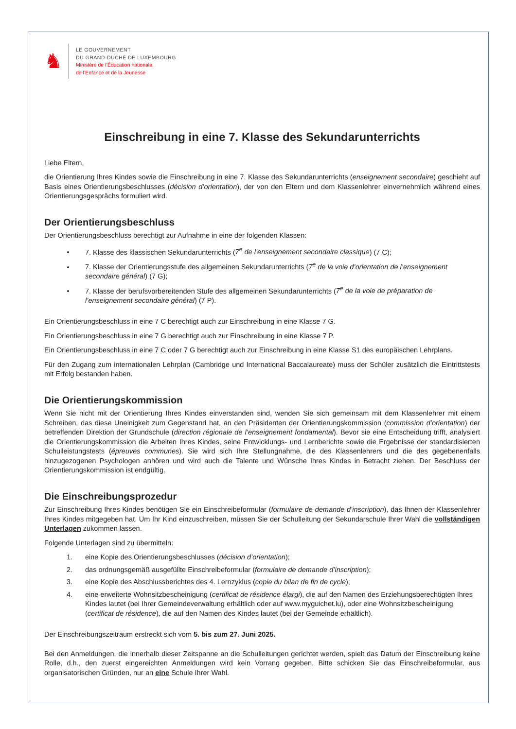♞
LE GOUVERNEMENT
DU GRAND-DUCHÉ DE LUXEMBOURG
Ministère de l’Éducation nationale,
de l’Enfance et de la Jeunesse
Einschreibung in eine 7. Klasse des Sekundarunterrichts
Liebe Eltern,
die Orientierung Ihres Kindes sowie die Einschreibung in eine 7. Klasse des Sekundarunterrichts (enseignement secondaire) geschieht auf Basis eines Orientierungsbeschlusses (décision d’orientation), der von den Eltern und dem Klassenlehrer einvernehmlich während eines Orientierungsgesprächs formuliert wird.
Der Orientierungsbeschluss
Der Orientierungsbeschluss berechtigt zur Aufnahme in eine der folgenden Klassen:
7. Klasse des klassischen Sekundarunterrichts (7<sup>e</sup> de l’enseignement secondaire classique) (7 C);
7. Klasse der Orientierungsstufe des allgemeinen Sekundarunterrichts (7<sup>e</sup> de la voie d’orientation de l’enseignement secondaire général) (7 G);
7. Klasse der berufsvorbereitenden Stufe des allgemeinen Sekundarunterrichts (7<sup>e</sup> de la voie de préparation de l’enseignement secondaire général) (7 P).
Ein Orientierungsbeschluss in eine 7 C berechtigt auch zur Einschreibung in eine Klasse 7 G.
Ein Orientierungsbeschluss in eine 7 G berechtigt auch zur Einschreibung in eine Klasse 7 P.
Ein Orientierungsbeschluss in eine 7 C oder 7 G berechtigt auch zur Einschreibung in eine Klasse S1 des europäischen Lehrplans.
Für den Zugang zum internationalen Lehrplan (Cambridge und International Baccalaureate) muss der Schüler zusätzlich die Eintrittstests mit Erfolg bestanden haben.
Die Orientierungskommission
Wenn Sie nicht mit der Orientierung Ihres Kindes einverstanden sind, wenden Sie sich gemeinsam mit dem Klassenlehrer mit einem Schreiben, das diese Uneinigkeit zum Gegenstand hat, an den Präsidenten der Orientierungskommission (commission d’orientation) der betreffenden Direktion der Grundschule (direction régionale de l’enseignement fondamental). Bevor sie eine Entscheidung trifft, analysiert die Orientierungskommission die Arbeiten Ihres Kindes, seine Entwicklungs- und Lernberichte sowie die Ergebnisse der standardisierten Schulleistungstests (épreuves communes). Sie wird sich Ihre Stellungnahme, die des Klassenlehrers und die des gegebenenfalls hinzugezogenen Psychologen anhören und wird auch die Talente und Wünsche Ihres Kindes in Betracht ziehen. Der Beschluss der Orientierungskommission ist endgültig.
Die Einschreibungsprozedur
Zur Einschreibung Ihres Kindes benötigen Sie ein Einschreibeformular (formulaire de demande d’inscription), das Ihnen der Klassenlehrer Ihres Kindes mitgegeben hat. Um Ihr Kind einzuschreiben, müssen Sie der Schulleitung der Sekundarschule Ihrer Wahl die vollständigen Unterlagen zukommen lassen.
Folgende Unterlagen sind zu übermitteln:
1. eine Kopie des Orientierungsbeschlusses (décision d’orientation);
2. das ordnungsgemäß ausgefüllte Einschreibeformular (formulaire de demande d’inscription);
3. eine Kopie des Abschlussberichtes des 4. Lernzyklus (copie du bilan de fin de cycle);
4. eine erweiterte Wohnsitzbescheinigung (certificat de résidence élargi), die auf den Namen des Erziehungsberechtigten Ihres Kindes lautet (bei Ihrer Gemeindeverwaltung erhältlich oder auf www.myguichet.lu), oder eine Wohnsitzbescheinigung (certificat de résidence), die auf den Namen des Kindes lautet (bei der Gemeinde erhältlich).
Der Einschreibungszeitraum erstreckt sich vom 5. bis zum 27. Juni 2025.
Bei den Anmeldungen, die innerhalb dieser Zeitspanne an die Schulleitungen gerichtet werden, spielt das Datum der Einschreibung keine Rolle, d.h., den zuerst eingereichten Anmeldungen wird kein Vorrang gegeben. Bitte schicken Sie das Einschreibeformular, aus organisatorischen Gründen, nur an eine Schule Ihrer Wahl.